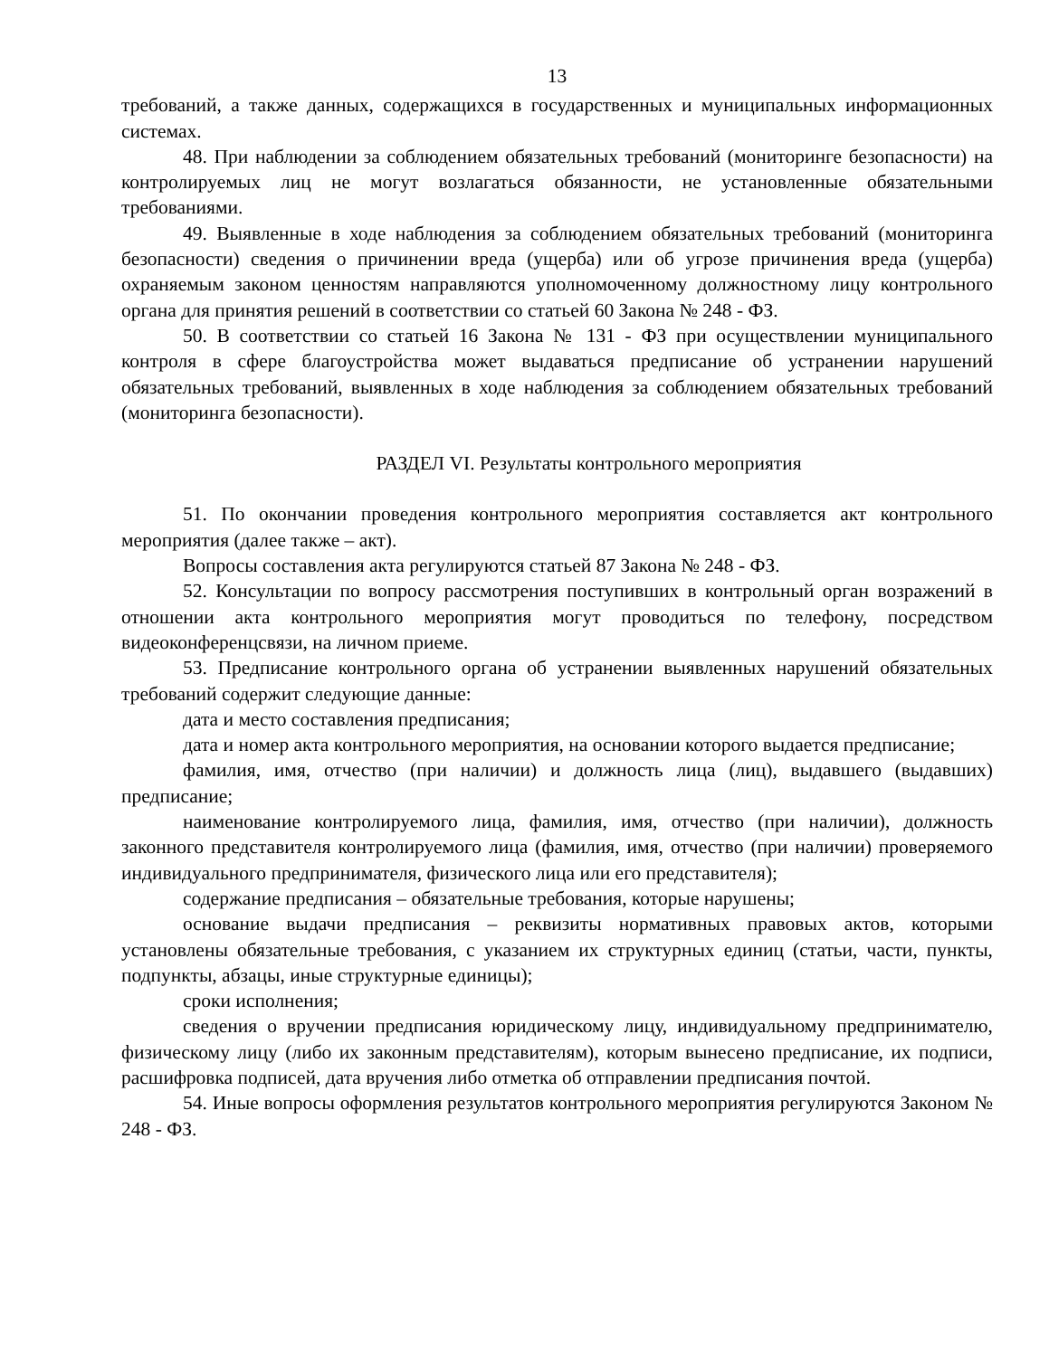13
требований, а также данных, содержащихся в государственных и муниципальных информационных системах.
48. При наблюдении за соблюдением обязательных требований (мониторинге безопасности) на контролируемых лиц не могут возлагаться обязанности, не установленные обязательными требованиями.
49. Выявленные в ходе наблюдения за соблюдением обязательных требований (мониторинга безопасности) сведения о причинении вреда (ущерба) или об угрозе причинения вреда (ущерба) охраняемым законом ценностям направляются уполномоченному должностному лицу контрольного органа для принятия решений в соответствии со статьей 60 Закона № 248 - ФЗ.
50. В соответствии со статьей 16 Закона № 131 - ФЗ при осуществлении муниципального контроля в сфере благоустройства может выдаваться предписание об устранении нарушений обязательных требований, выявленных в ходе наблюдения за соблюдением обязательных требований (мониторинга безопасности).
РАЗДЕЛ VI. Результаты контрольного мероприятия
51. По окончании проведения контрольного мероприятия составляется акт контрольного мероприятия (далее также – акт).
Вопросы составления акта регулируются статьей 87 Закона № 248 - ФЗ.
52. Консультации по вопросу рассмотрения поступивших в контрольный орган возражений в отношении акта контрольного мероприятия могут проводиться по телефону, посредством видеоконференцсвязи, на личном приеме.
53. Предписание контрольного органа об устранении выявленных нарушений обязательных требований содержит следующие данные:
дата и место составления предписания;
дата и номер акта контрольного мероприятия, на основании которого выдается предписание;
фамилия, имя, отчество (при наличии) и должность лица (лиц), выдавшего (выдавших) предписание;
наименование контролируемого лица, фамилия, имя, отчество (при наличии), должность законного представителя контролируемого лица (фамилия, имя, отчество (при наличии) проверяемого индивидуального предпринимателя, физического лица или его представителя);
содержание предписания – обязательные требования, которые нарушены;
основание выдачи предписания – реквизиты нормативных правовых актов, которыми установлены обязательные требования, с указанием их структурных единиц (статьи, части, пункты, подпункты, абзацы, иные структурные единицы);
сроки исполнения;
сведения о вручении предписания юридическому лицу, индивидуальному предпринимателю, физическому лицу (либо их законным представителям), которым вынесено предписание, их подписи, расшифровка подписей, дата вручения либо отметка об отправлении предписания почтой.
54. Иные вопросы оформления результатов контрольного мероприятия регулируются Законом № 248 - ФЗ.